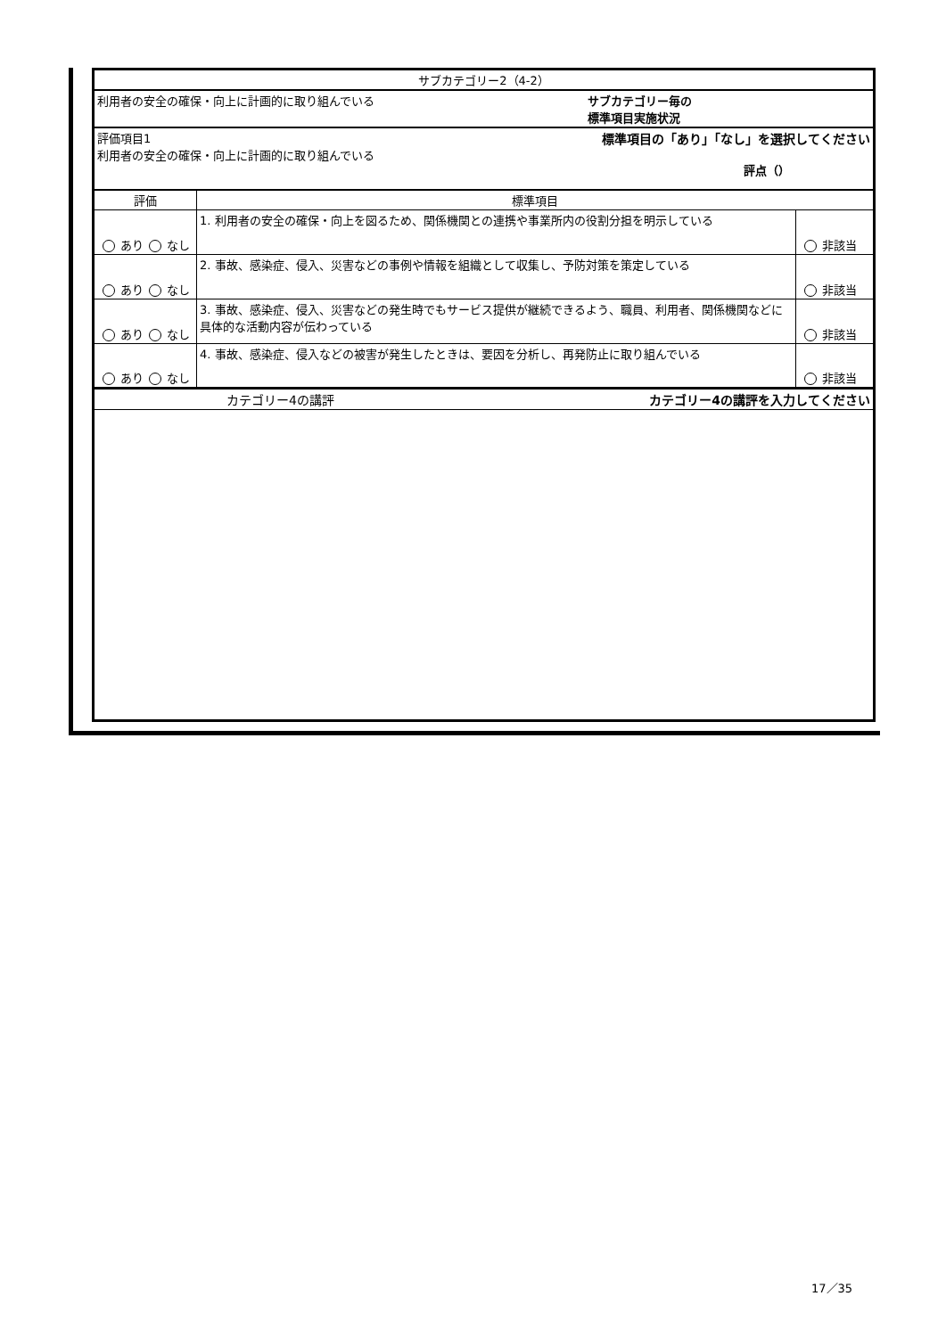| サブカテゴリー2（4-2） | | |
| 利用者の安全の確保・向上に計画的に取り組んでいる サブカテゴリー毎の 標準項目実施状況 | | |
| 評価項目1 利用者の安全の確保・向上に計画的に取り組んでいる 標準項目の「あり」「なし」を選択してください 評点（） | | |
| 評価 | 標準項目 | |
| あり なし | 1. 利用者の安全の確保・向上を図るため、関係機関との連携や事業所内の役割分担を明示している | 非該当 |
| あり なし | 2. 事故、感染症、侵入、災害などの事例や情報を組織として収集し、予防対策を策定している | 非該当 |
| あり なし | 3. 事故、感染症、侵入、災害などの発生時でもサービス提供が継続できるよう、職員、利用者、関係機関などに具体的な活動内容が伝わっている | 非該当 |
| あり なし | 4. 事故、感染症、侵入などの被害が発生したときは、要因を分析し、再発防止に取り組んでいる | 非該当 |
| カテゴリー4の講評 カテゴリー4の講評を入力してください | | |
17／35